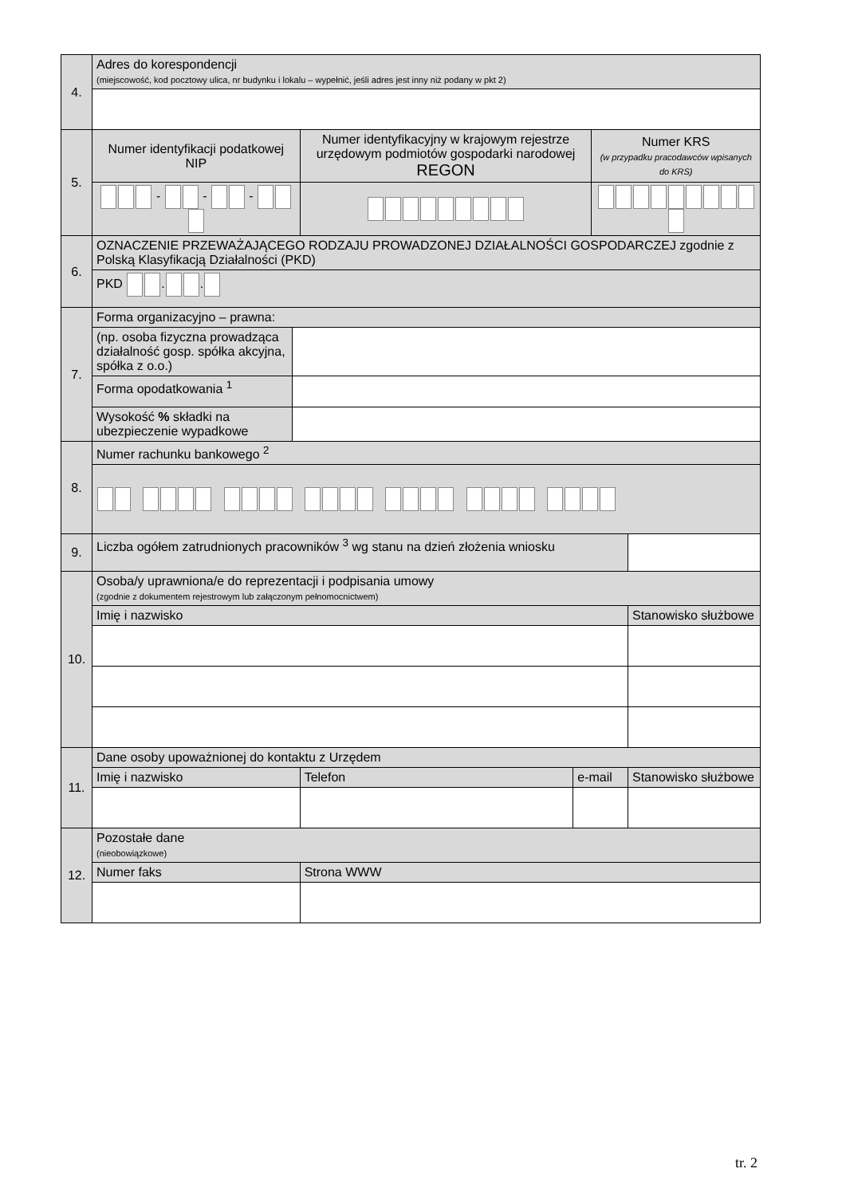| 4. | Adres do korespondencji (miejscowość, kod pocztowy ulica, nr budynku i lokalu – wypełnić, jeśli adres jest inny niż podany w pkt 2) | | | | | |
| 5. | Numer identyfikacji podatkowej NIP | | Numer identyfikacyjny w krajowym rejestrze urzędowym podmiotów gospodarki narodowej REGON | | Numer KRS (w przypadku pracodawców wpisanych do KRS) | |
| | - - - | | | | | |
| 6. | OZNACZENIE PRZEWAŻAJĄCEGO RODZAJU PROWADZONEJ DZIAŁALNOŚCI GOSPODARCZEJ zgodnie z Polską Klasyfikacją Działalności (PKD) | | | | | |
| | PKD . . | | | | | |
| 7. | Forma organizacyjno – prawna: | | | | | |
| | (np. osoba fizyczna prowadząca działalność gosp. spółka akcyjna, spółka z o.o.) | | | | | |
| | Forma opodatkowania <sup>1</sup> | | | | | |
| | Wysokość % składki na ubezpieczenie wypadkowe | | | | | |
| 8. | Numer rachunku bankowego <sup>2</sup> | | | | | |
| 9. | Liczba ogółem zatrudnionych pracowników <sup>3</sup> wg stanu na dzień złożenia wniosku | | | | | |
| 10. | Osoba/y uprawniona/e do reprezentacji i podpisania umowy (zgodnie z dokumentem rejestrowym lub załączonym pełnomocnictwem) | | | | | |
| | Imię i nazwisko | | | | | Stanowisko służbowe |
| 11. | Dane osoby upoważnionej do kontaktu z Urzędem | | | | | |
| | Imię i nazwisko | | Telefon | e-mail | | Stanowisko służbowe |
| 12. | Pozostałe dane (nieobowiązkowe) | | | | | |
| | Numer faks | | Strona WWW | | | |
tr. 2